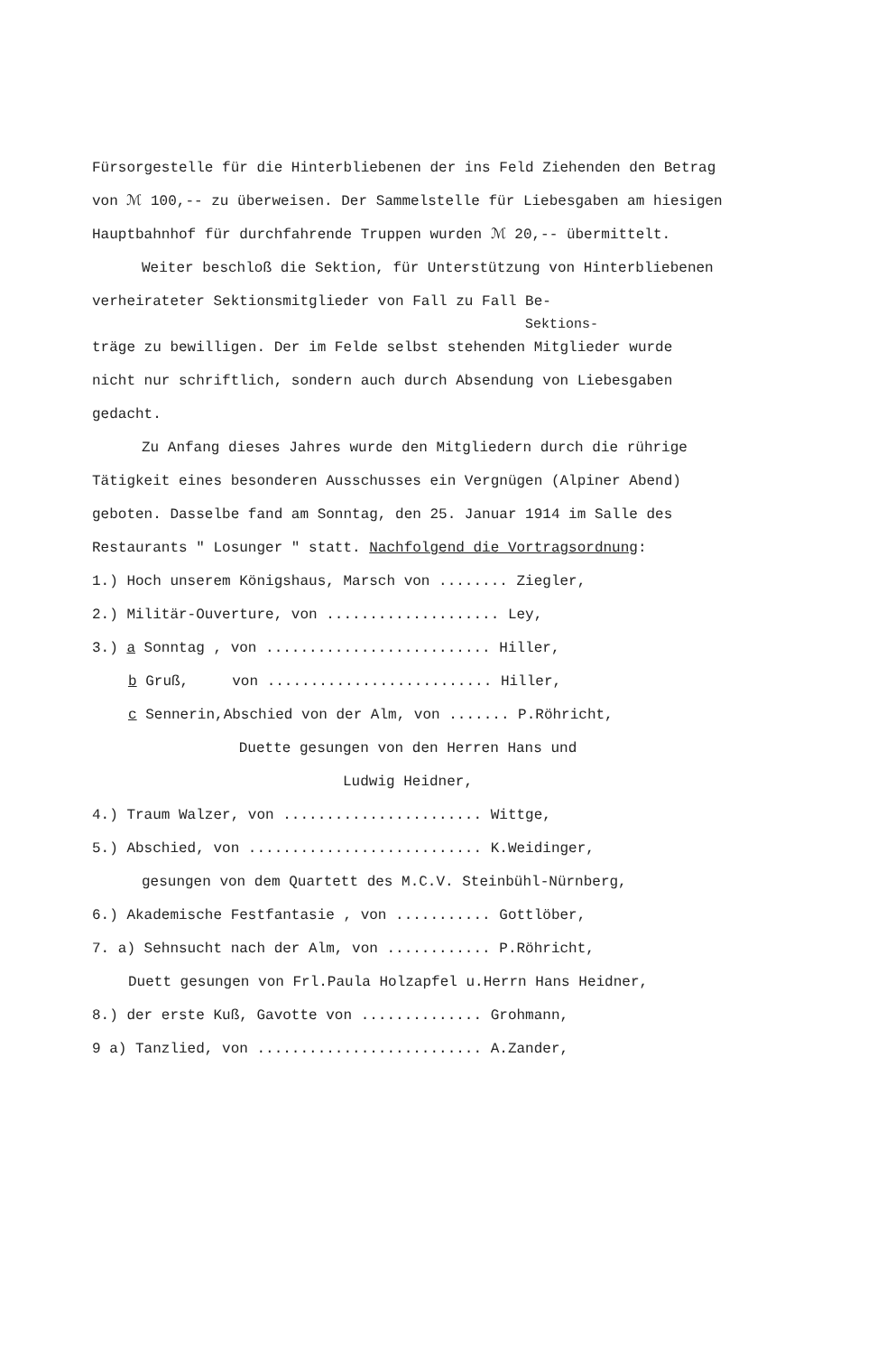Fürsorgestelle für die Hinterbliebenen der ins Feld Ziehenden den Betrag von ℳ 100,-- zu überweisen. Der Sammelstelle für Liebesgaben am hiesigen Hauptbahnhof für durchfahrende Truppen wurden ℳ 20,-- übermittelt.
Weiter beschloß die Sektion, für Unterstützung von Hinterbliebenen verheirateter Sektionsmitglieder von Fall zu Fall Be-
Sektions-
träge zu bewilligen. Der im Felde selbst stehenden Mitglieder wurde nicht nur schriftlich, sondern auch durch Absendung von Liebesgaben gedacht.
Zu Anfang dieses Jahres wurde den Mitgliedern durch die rührige Tätigkeit eines besonderen Ausschusses ein Vergnügen (Alpiner Abend) geboten. Dasselbe fand am Sonntag, den 25. Januar 1914 im Salle des Restaurants " Losunger " statt. Nachfolgend die Vortragsordnung:
1.) Hoch unserem Königshaus, Marsch von ........ Ziegler,
2.) Militär-Ouverture, von .................... Ley,
3.) a Sonntag , von .......................... Hiller,
b Gruß, von .......................... Hiller,
c Sennerin,Abschied von der Alm, von ....... P.Röhricht,
Duette gesungen von den Herren Hans und
Ludwig Heidner,
4.) Traum Walzer, von ....................... Wittge,
5.) Abschied, von ........................... K.Weidinger,
gesungen von dem Quartett des M.C.V. Steinbühl-Nürnberg,
6.) Akademische Festfantasie , von ........... Gottlöber,
7. a) Sehnsucht nach der Alm, von ............ P.Röhricht,
Duett gesungen von Frl.Paula Holzapfel u.Herrn Hans Heidner,
8.) der erste Kuß, Gavotte von .............. Grohmann,
9 a) Tanzlied, von .......................... A.Zander,